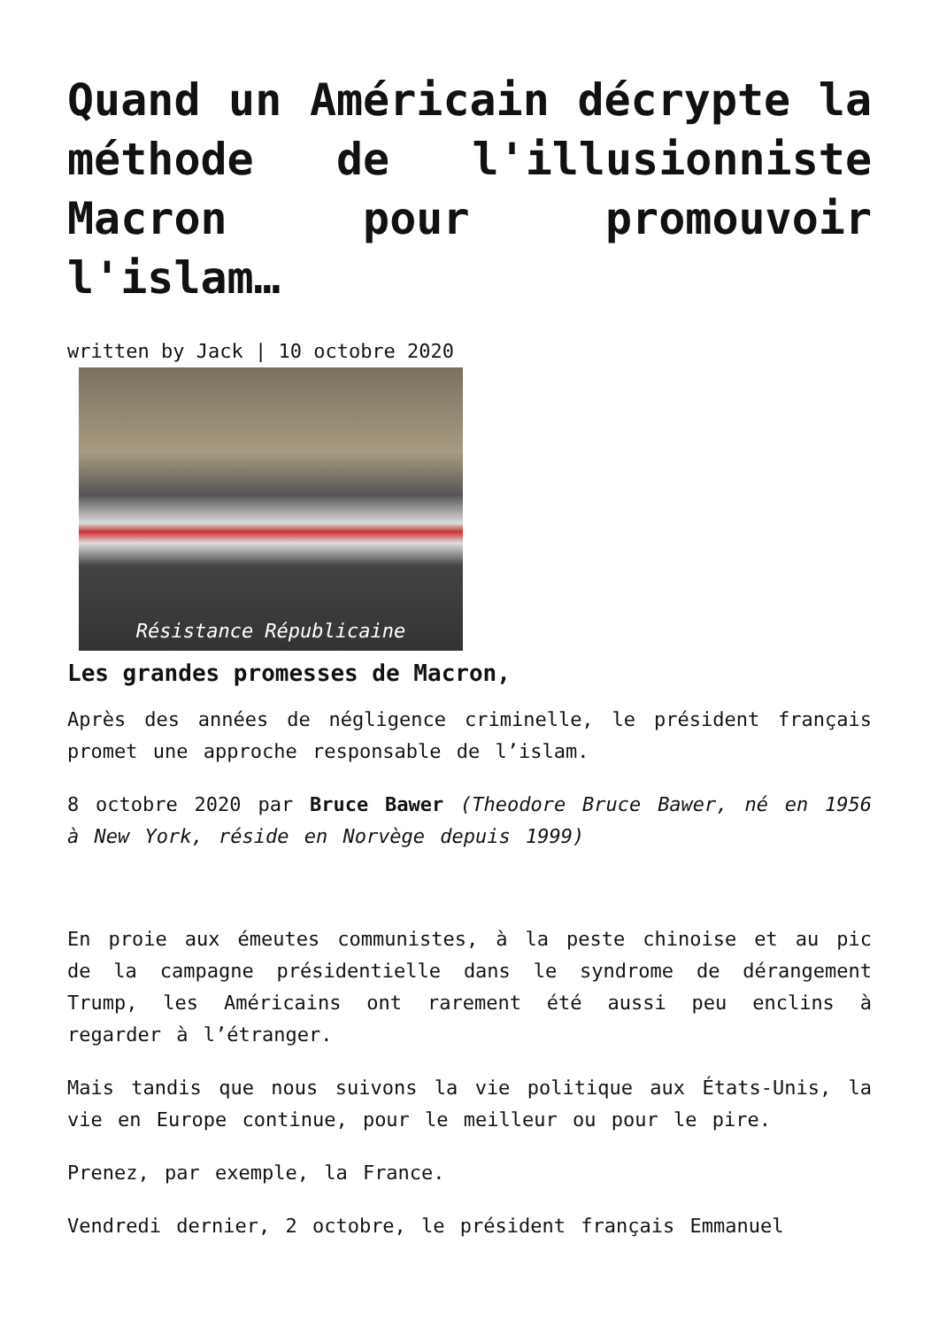Quand un Américain décrypte la méthode de l'illusionniste Macron pour promouvoir l'islam…
written by Jack | 10 octobre 2020
Résistance Républicaine
Les grandes promesses de Macron,
Après des années de négligence criminelle, le président français promet une approche responsable de l’islam.
8 octobre 2020 par Bruce Bawer (Theodore Bruce Bawer, né en 1956 à New York, réside en Norvège depuis 1999)
En proie aux émeutes communistes, à la peste chinoise et au pic de la campagne présidentielle dans le syndrome de dérangement Trump, les Américains ont rarement été aussi peu enclins à regarder à l’étranger.
Mais tandis que nous suivons la vie politique aux États-Unis, la vie en Europe continue, pour le meilleur ou pour le pire.
Prenez, par exemple, la France.
Vendredi dernier, 2 octobre, le président français Emmanuel